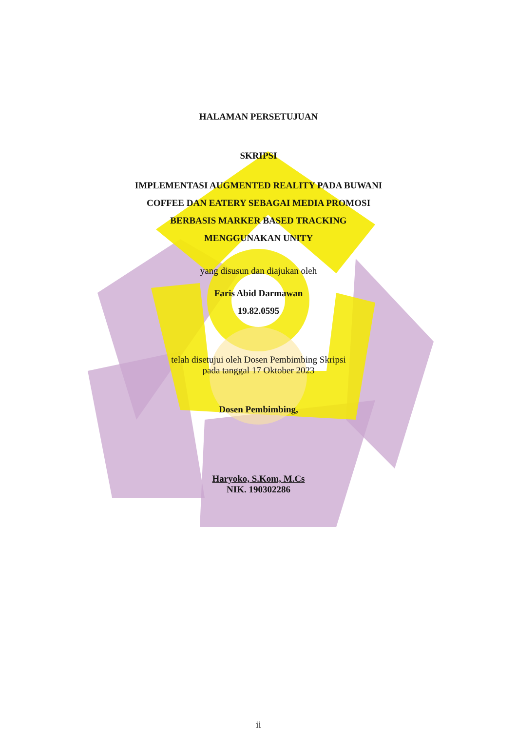HALAMAN PERSETUJUAN
SKRIPSI
IMPLEMENTASI AUGMENTED REALITY PADA BUWANI
COFFEE DAN EATERY SEBAGAI MEDIA PROMOSI
BERBASIS MARKER BASED TRACKING
MENGGUNAKAN UNITY
yang disusun dan diajukan oleh
Faris Abid Darmawan
19.82.0595
telah disetujui oleh Dosen Pembimbing Skripsi
pada tanggal 17 Oktober 2023
Dosen Pembimbing,
Haryoko, S.Kom, M.Cs
NIK. 190302286
ii